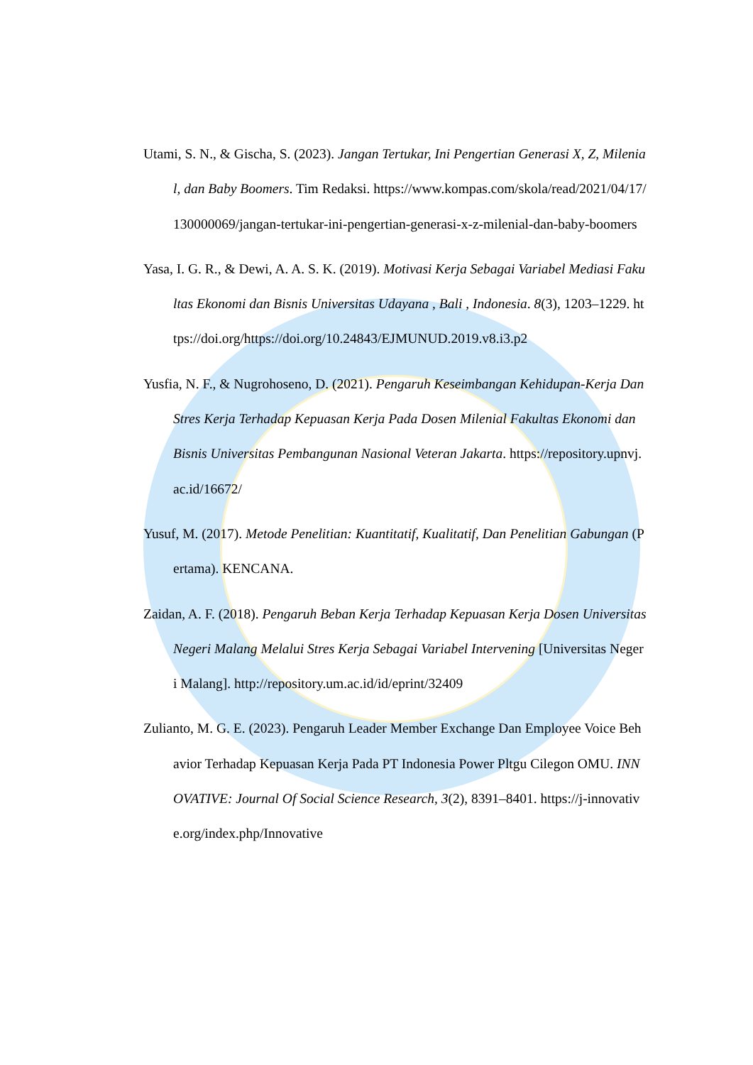Utami, S. N., & Gischa, S. (2023). Jangan Tertukar, Ini Pengertian Generasi X, Z, Milenial, dan Baby Boomers. Tim Redaksi. https://www.kompas.com/skola/read/2021/04/17/130000069/jangan-tertukar-ini-pengertian-generasi-x-z-milenial-dan-baby-boomers
Yasa, I. G. R., & Dewi, A. A. S. K. (2019). Motivasi Kerja Sebagai Variabel Mediasi Fakultas Ekonomi dan Bisnis Universitas Udayana , Bali , Indonesia. 8(3), 1203–1229. https://doi.org/https://doi.org/10.24843/EJMUNUD.2019.v8.i3.p2
Yusfia, N. F., & Nugrohoseno, D. (2021). Pengaruh Keseimbangan Kehidupan-Kerja Dan Stres Kerja Terhadap Kepuasan Kerja Pada Dosen Milenial Fakultas Ekonomi dan Bisnis Universitas Pembangunan Nasional Veteran Jakarta. https://repository.upnvj.ac.id/16672/
Yusuf, M. (2017). Metode Penelitian: Kuantitatif, Kualitatif, Dan Penelitian Gabungan (Pertama). KENCANA.
Zaidan, A. F. (2018). Pengaruh Beban Kerja Terhadap Kepuasan Kerja Dosen Universitas Negeri Malang Melalui Stres Kerja Sebagai Variabel Intervening [Universitas Negeri Malang]. http://repository.um.ac.id/id/eprint/32409
Zulianto, M. G. E. (2023). Pengaruh Leader Member Exchange Dan Employee Voice Behavior Terhadap Kepuasan Kerja Pada PT Indonesia Power Pltgu Cilegon OMU. INNOVATIVE: Journal Of Social Science Research, 3(2), 8391–8401. https://j-innovative.org/index.php/Innovative